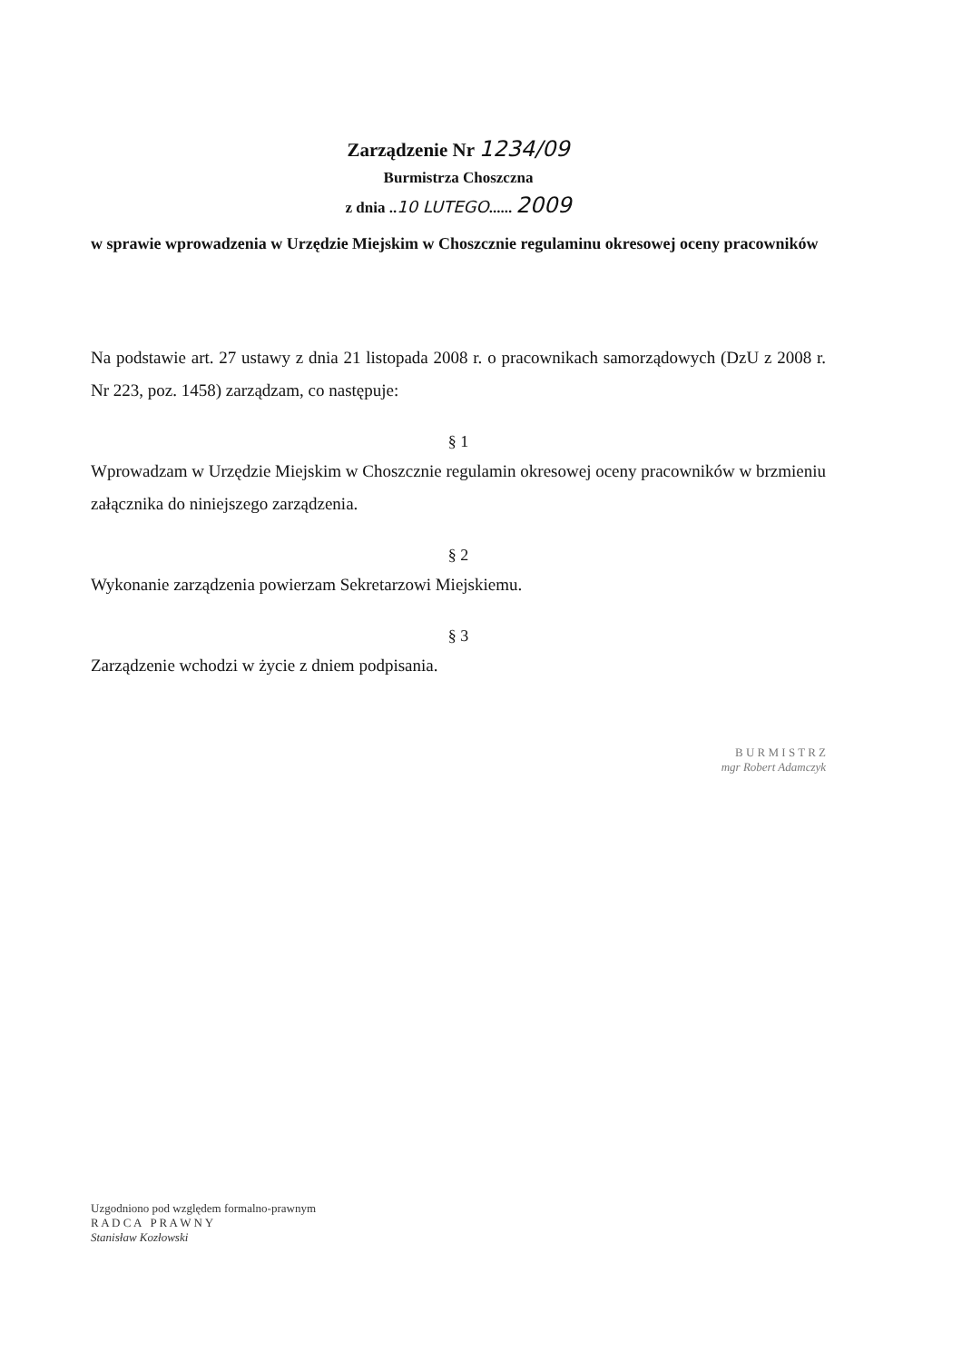Zarządzenie Nr 1234/09
Burmistrza Choszczna
z dnia ..10 LUTEGO...... 2009
w sprawie wprowadzenia w Urzędzie Miejskim w Choszcznie regulaminu okresowej oceny pracowników
Na podstawie art. 27 ustawy z dnia 21 listopada 2008 r. o pracownikach samorządowych (DzU z 2008 r. Nr 223, poz. 1458) zarządzam, co następuje:
§ 1
Wprowadzam w Urzędzie Miejskim w Choszcznie regulamin okresowej oceny pracowników w brzmieniu załącznika do niniejszego zarządzenia.
§ 2
Wykonanie zarządzenia powierzam Sekretarzowi Miejskiemu.
§ 3
Zarządzenie wchodzi w życie z dniem podpisania.
B U R M I S T R Z
mgr Robert Adamczyk
Uzgodniono pod względem formalno-prawnym
R A D C A P R A W N Y
Stanisław Kozłowski